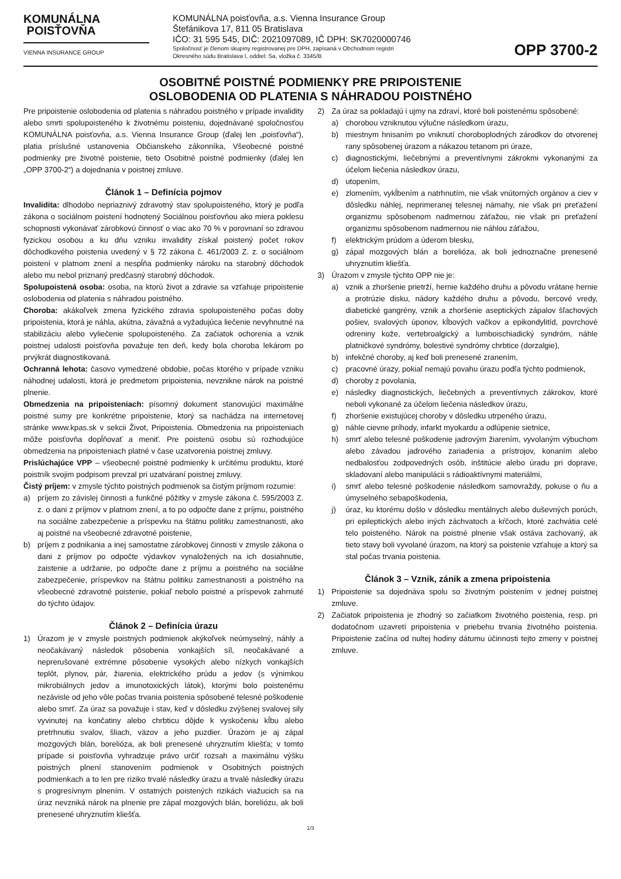KOMUNÁLNA
POISŤOVŇA
VIENNA INSURANCE GROUP
KOMUNÁLNA poisťovňa, a.s. Vienna Insurance Group
Štefánikova 17, 811 05 Bratislava
IČO: 31 595 545, DIČ: 2021097089, IČ DPH: SK7020000746
Spoločnosť je členom skupiny registrovanej pre DPH, zapísaná v Obchodnom registri
Okresného súdu Bratislava I, oddiel: Sa, vložka č. 3345/B
OPP 3700-2
OSOBITNÉ POISTNÉ PODMIENKY PRE PRIPOISTENIE
OSLOBODENIA OD PLATENIA S NÁHRADOU POISTNÉHO
Pre pripoistenie oslobodenia od platenia s náhradou poistného v prípade invalidity alebo smrti spolupoisteného k životnému poisteniu, dojednávané spoločnosťou KOMUNÁLNA poisťovňa, a.s. Vienna Insurance Group (ďalej len „poisťovňa“), platia príslušné ustanovenia Občianskeho zákonníka, Všeobecné poistné podmienky pre životné poistenie, tieto Osobitné poistné podmienky (ďalej len „OPP 3700-2“) a dojednania v poistnej zmluve.
Článok 1 – Definícia pojmov
Invalidita: dlhodobo nepriaznivý zdravotný stav spolupoisteného, ktorý je podľa zákona o sociálnom poistení hodnotený Sociálnou poisťovňou ako miera poklesu schopnosti vykonávať zárobkovú činnosť o viac ako 70 % v porovnaní so zdravou fyzickou osobou a ku dňu vzniku invalidity získal poistený počet rokov dôchodkového poistenia uvedený v § 72 zákona č. 461/2003 Z. z. o sociálnom poistení v platnom znení a nespĺňa podmienky nároku na starobný dôchodok alebo mu nebol priznaný predčasný starobný dôchodok.
Spolupoistená osoba: osoba, na ktorú život a zdravie sa vzťahuje pripoistenie oslobodenia od platenia s náhradou poistného.
Choroba: akákoľvek zmena fyzického zdravia spolupoisteného počas doby pripoistenia, ktorá je náhla, akútna, závažná a vyžadujúca liečenie nevyhnutné na stabilizáciu alebo vyliečenie spolupoisteného. Za začiatok ochorenia a vznik poistnej udalosti poisťovňa považuje ten deň, kedy bola choroba lekárom po prvýkrát diagnostikovaná.
Ochranná lehota: časovo vymedzené obdobie, počas ktorého v prípade vzniku náhodnej udalosti, ktorá je predmetom pripoistenia, nevznikne nárok na poistné plnenie.
Obmedzenia na pripoisteniach: písomný dokument stanovujúci maximálne poistné sumy pre konkrétne pripoistenie, ktorý sa nachádza na internetovej stránke www.kpas.sk v sekcii Život, Pripoistenia. Obmedzenia na pripoisteniach môže poisťovňa dopĺňovať a meniť. Pre poistenú osobu sú rozhodujúce obmedzenia na pripoisteniach platné v čase uzatvorenia poistnej zmluvy.
Prislúchajúce VPP – všeobecné poistné podmienky k určitému produktu, ktoré poistník svojim podpisom prevzal pri uzatváraní poistnej zmluvy.
Čistý príjem: v zmysle týchto poistných podmienok sa čistým príjmom rozumie:
a) príjem zo závislej činnosti a funkčné pôžitky v zmysle zákona č. 595/2003 Z. z. o dani z príjmov v platnom znení, a to po odpočte dane z príjmu, poistného na sociálne zabezpečenie a príspevku na štátnu politiku zamestnanosti, ako aj poistné na všeobecné zdravotné poistenie,
b) príjem z podnikania a inej samostatne zárobkovej činnosti v zmysle zákona o dani z príjmov po odpočte výdavkov vynaložených na ich dosiahnutie, zaistenie a udržanie, po odpočte dane z príjmu a poistného na sociálne zabezpečenie, príspevkov na štátnu politiku zamestnanosti a poistného na všeobecné zdravotné poistenie, pokiaľ nebolo poistné a príspevok zahrnuté do týchto údajov.
Článok 2 – Definícia úrazu
1) Úrazom je v zmysle poistných podmienok akýkoľvek neúmyselný, náhly a neočakávaný následok pôsobenia vonkajších síl, neočakávané a neprerušované extrémne pôsobenie vysokých alebo nízkych vonkajších teplôt, plynov, pár, žiarenia, elektrického prúdu a jedov (s výnimkou mikrobiálnych jedov a imunotoxických látok), ktorými bolo poistenému nezávisle od jeho vôle počas trvania poistenia spôsobené telesné poškodenie alebo smrť. Za úraz sa považuje i stav, keď v dôsledku zvýšenej svalovej sily vyvinutej na končatiny alebo chrbticu dôjde k vyskočeniu kĺbu alebo pretrhnutiu svalov, šliach, väzov a jeho puzdier. Úrazom je aj zápal mozgových blán, borelióza, ak boli prenesené uhryznutím kliešťa; v tomto prípade si poisťovňa vyhradzuje právo určiť rozsah a maximálnu výšku poistných plnení stanovením podmienok v Osobitných poistných podmienkach a to len pre riziko trvalé následky úrazu a trvalé následky úrazu s progresívnym plnením. V ostatných poistených rizikách viažucich sa na úraz nevzniká nárok na plnenie pre zápal mozgových blán, boreliózu, ak boli prenesené uhryznutím kliešťa.
2) Za úraz sa pokladajú i ujmy na zdraví, ktoré boli poistenému spôsobené:
a) chorobou vzniknutou výlučne následkom úrazu,
b) miestnym hnisaním po vniknutí choroboplodných zárodkov do otvorenej rany spôsobenej úrazom a nákazou tetanom pri úraze,
c) diagnostickými, liečebnými a preventívnymi zákrokmi vykonanými za účelom liečenia následkov úrazu,
d) utopením,
e) zlomením, vykĺbením a natrhnutím, nie však vnútorných orgánov a ciev v dôsledku náhlej, neprimeranej telesnej námahy, nie však pri preťažení organizmu spôsobenom nadmernou záťažou, nie však pri preťažení organizmu spôsobenom nadmernou nie náhlou záťažou,
f) elektrickým prúdom a úderom blesku,
g) zápal mozgových blán a borelióza, ak boli jednoznačne prenesené uhryznutím kliešťa.
3) Úrazom v zmysle týchto OPP nie je:
a) vznik a zhoršenie prietrží, hernie každého druhu a pôvodu vrátane hernie a protrúzie disku, nádory každého druhu a pôvodu, bercové vredy, diabetické gangrény, vznik a zhoršenie aseptických zápalov šľachových pošiev, svalových úponov, kĺbových vačkov a epikondylitíd, povrchové odreniny kože, vertebroalgický a lumboischiadický syndróm, náhle platničkové syndrómy, bolestivé syndrómy chrbtice (dorzalgie),
b) infekčné choroby, aj keď boli prenesené zranením,
c) pracovné úrazy, pokiaľ nemajú povahu úrazu podľa týchto podmienok,
d) choroby z povolania,
e) následky diagnostických, liečebných a preventívnych zákrokov, ktoré neboli vykonané za účelom liečenia následkov úrazu,
f) zhoršenie existujúcej choroby v dôsledku utrpeného úrazu,
g) náhle cievne príhody, infarkt myokardu a odlúpenie sietnice,
h) smrť alebo telesné poškodenie jadrovým žiarením, vyvolaným výbuchom alebo závadou jadrového zariadenia a prístrojov, konaním alebo nedbalosťou zodpovedných osôb, inštitúcie alebo úradu pri doprave, skladovaní alebo manipulácii s rádioaktívnymi materiálmi,
i) smrť alebo telesné poškodenie následkom samovraždy, pokuse o ňu a úmyselného sebapoškodenia,
j) úraz, ku ktorému došlo v dôsledku mentálnych alebo duševných porúch, pri epileptických alebo iných záchvatoch a kŕčoch, ktoré zachvátia celé telo poisteného. Nárok na poistné plnenie však ostáva zachovaný, ak tieto stavy boli vyvolané úrazom, na ktorý sa poistenie vzťahuje a ktorý sa stal počas trvania poistenia.
Článok 3 – Vznik, zánik a zmena pripoistenia
1) Pripoistenie sa dojednáva spolu so životným poistením v jednej poistnej zmluve.
2) Začiatok pripoistenia je zhodný so začiatkom životného poistenia, resp. pri dodatočnom uzavretí pripoistenia v priebehu trvania životného poistenia. Pripoistenie začína od nultej hodiny dátumu účinnosti tejto zmeny v poistnej zmluve.
1/3